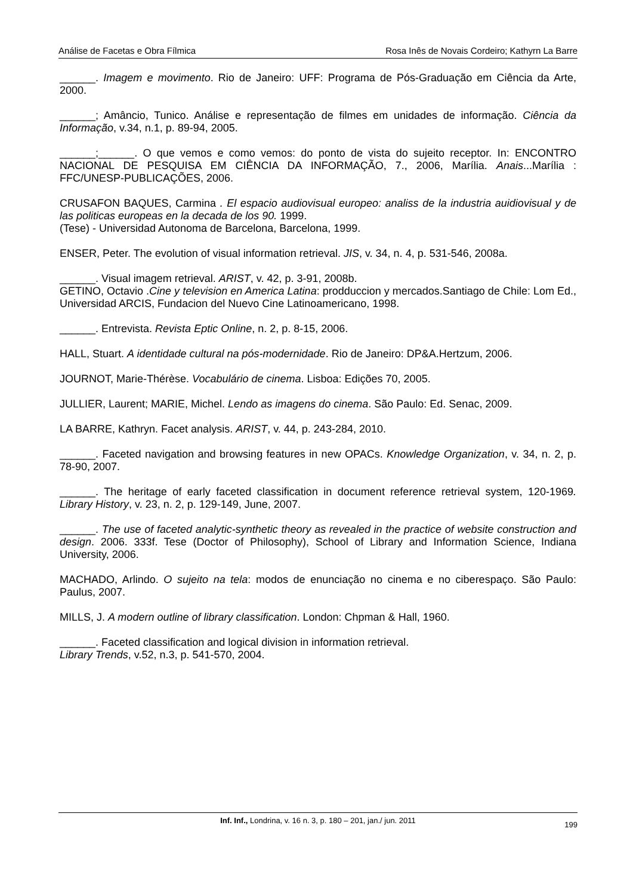Análise de Facetas e Obra Fílmica Rosa Inês de Novais Cordeiro; Kathyrn La Barre
______. Imagem e movimento. Rio de Janeiro: UFF: Programa de Pós-Graduação em Ciência da Arte, 2000.
______; Amâncio, Tunico. Análise e representação de filmes em unidades de informação. Ciência da Informação, v.34, n.1, p. 89-94, 2005.
______;______. O que vemos e como vemos: do ponto de vista do sujeito receptor. In: ENCONTRO NACIONAL DE PESQUISA EM CIÊNCIA DA INFORMAÇÃO, 7., 2006, Marília. Anais...Marília : FFC/UNESP-PUBLICAÇÕES, 2006.
CRUSAFON BAQUES, Carmina . El espacio audiovisual europeo: analiss de la industria auidiovisual y de las politicas europeas en la decada de los 90. 1999.
(Tese) - Universidad Autonoma de Barcelona, Barcelona, 1999.
ENSER, Peter. The evolution of visual information retrieval. JIS, v. 34, n. 4, p. 531-546, 2008a.
______. Visual imagem retrieval. ARIST, v. 42, p. 3-91, 2008b.
GETINO, Octavio .Cine y television en America Latina: prodduccion y mercados.Santiago de Chile: Lom Ed., Universidad ARCIS, Fundacion del Nuevo Cine Latinoamericano, 1998.
______. Entrevista. Revista Eptic Online, n. 2, p. 8-15, 2006.
HALL, Stuart. A identidade cultural na pós-modernidade. Rio de Janeiro: DP&A.Hertzum, 2006.
JOURNOT, Marie-Thérèse. Vocabulário de cinema. Lisboa: Edições 70, 2005.
JULLIER, Laurent; MARIE, Michel. Lendo as imagens do cinema. São Paulo: Ed. Senac, 2009.
LA BARRE, Kathryn. Facet analysis. ARIST, v. 44, p. 243-284, 2010.
______. Faceted navigation and browsing features in new OPACs. Knowledge Organization, v. 34, n. 2, p. 78-90, 2007.
______. The heritage of early faceted classification in document reference retrieval system, 120-1969. Library History, v. 23, n. 2, p. 129-149, June, 2007.
______. The use of faceted analytic-synthetic theory as revealed in the practice of website construction and design. 2006. 333f. Tese (Doctor of Philosophy), School of Library and Information Science, Indiana University, 2006.
MACHADO, Arlindo. O sujeito na tela: modos de enunciação no cinema e no ciberespaço. São Paulo: Paulus, 2007.
MILLS, J. A modern outline of library classification. London: Chpman & Hall, 1960.
______. Faceted classification and logical division in information retrieval.
Library Trends, v.52, n.3, p. 541-570, 2004.
Inf. Inf., Londrina, v. 16 n. 3, p. 180 – 201, jan./ jun. 2011
199